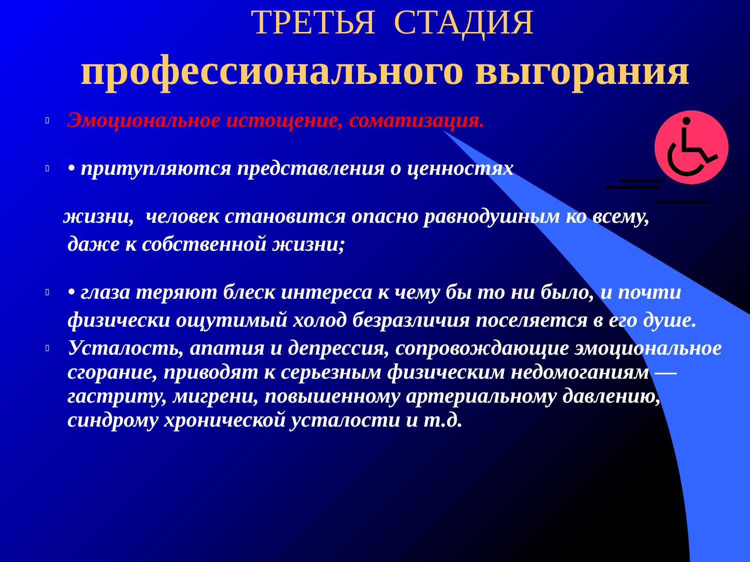ТРЕТЬЯ СТАДИЯ
профессионального выгорания
▯ Эмоциональное истощение, соматизация.
▯ • притупляются представления о ценностях
жизни, человек становится опасно равнодушным ко всему,
даже к собственной жизни;
▯ • глаза теряют блеск интереса к чему бы то ни было, и почти физически ощутимый холод безразличия поселяется в его душе.
▯ Усталость, апатия и депрессия, сопровождающие эмоциональное сгорание, приводят к серьезным физическим недомоганиям — гастриту, мигрени, повышенному артериальному давлению, синдрому хронической усталости и т.д.